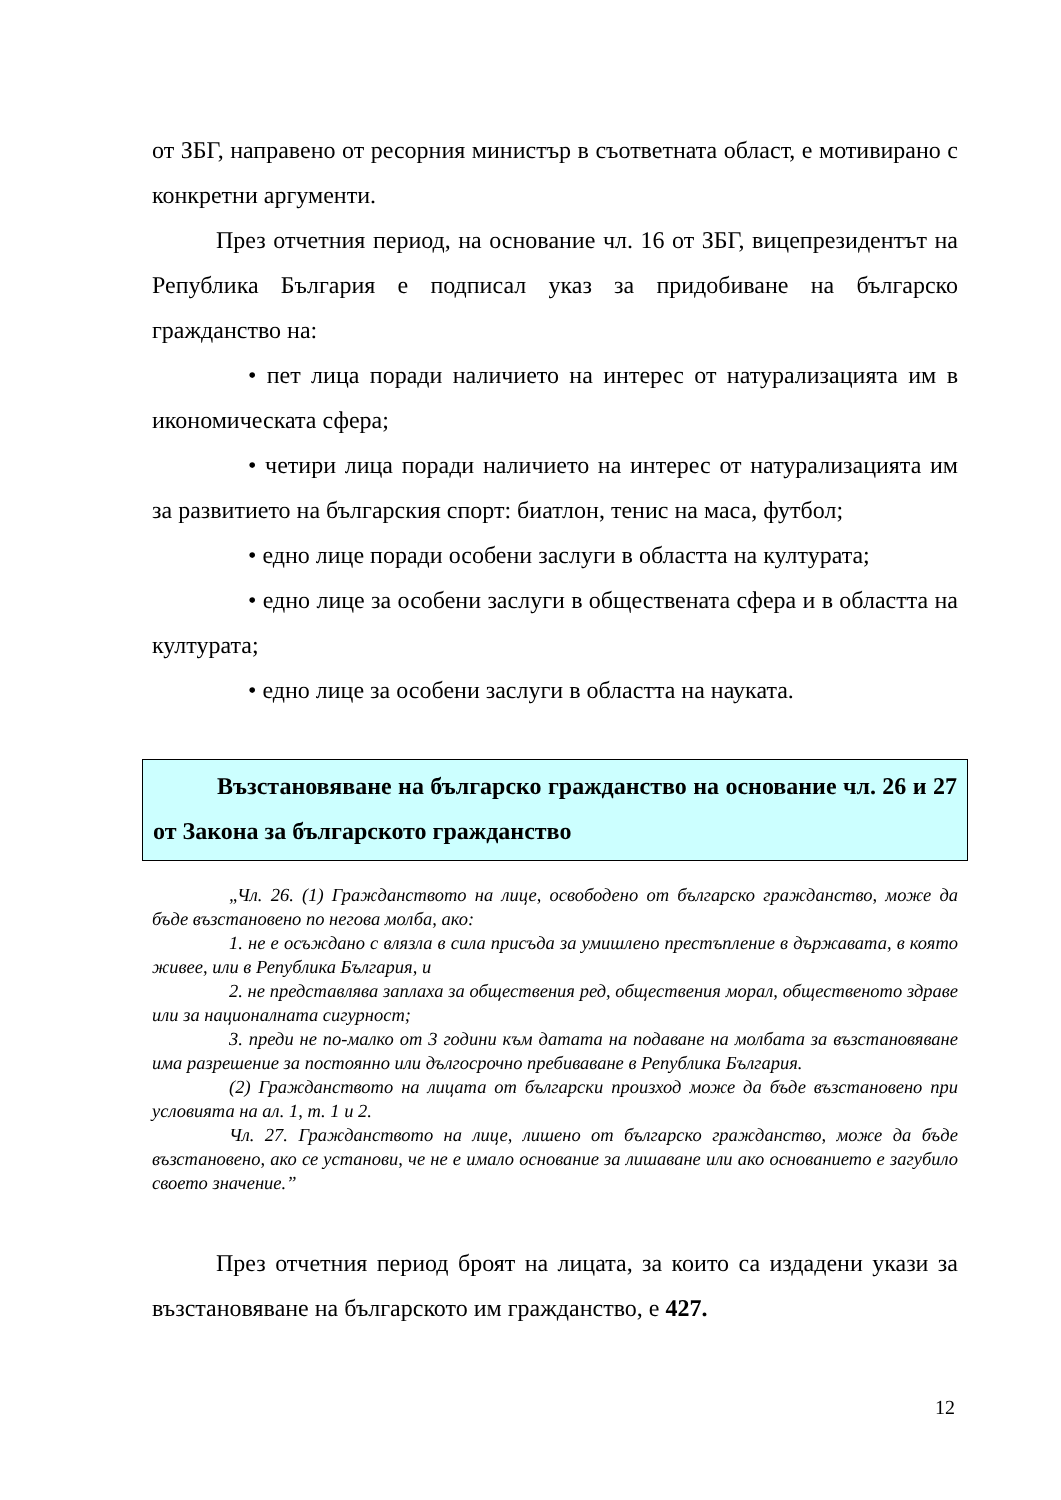от ЗБГ, направено от ресорния министър в съответната област, е мотивирано с конкретни аргументи.
През отчетния период, на основание чл. 16 от ЗБГ, вицепрезидентът на Република България е подписал указ за придобиване на българско гражданство на:
• пет лица поради наличието на интерес от натурализацията им в икономическата сфера;
• четири лица поради наличието на интерес от натурализацията им за развитието на българския спорт: биатлон, тенис на маса, футбол;
• едно лице поради особени заслуги в областта на културата;
• едно лице за особени заслуги в обществената сфера и в областта на културата;
• едно лице за особени заслуги в областта на науката.
Възстановяване на българско гражданство на основание чл. 26 и 27 от Закона за българското гражданство
„Чл. 26. (1) Гражданството на лице, освободено от българско гражданство, може да бъде възстановено по негова молба, ако:
1. не е осъждано с влязла в сила присъда за умишлено престъпление в държавата, в която живее, или в Република България, и
2. не представлява заплаха за обществения ред, обществения морал, общественото здраве или за националната сигурност;
3. преди не по-малко от 3 години към датата на подаване на молбата за възстановяване има разрешение за постоянно или дългосрочно пребиваване в Република България.
(2) Гражданството на лицата от български произход може да бъде възстановено при условията на ал. 1, т. 1 и 2.
Чл. 27. Гражданството на лице, лишено от българско гражданство, може да бъде възстановено, ако се установи, че не е имало основание за лишаване или ако основанието е загубило своето значение.”
През отчетния период броят на лицата, за които са издадени укази за възстановяване на българското им гражданство, е 427.
12